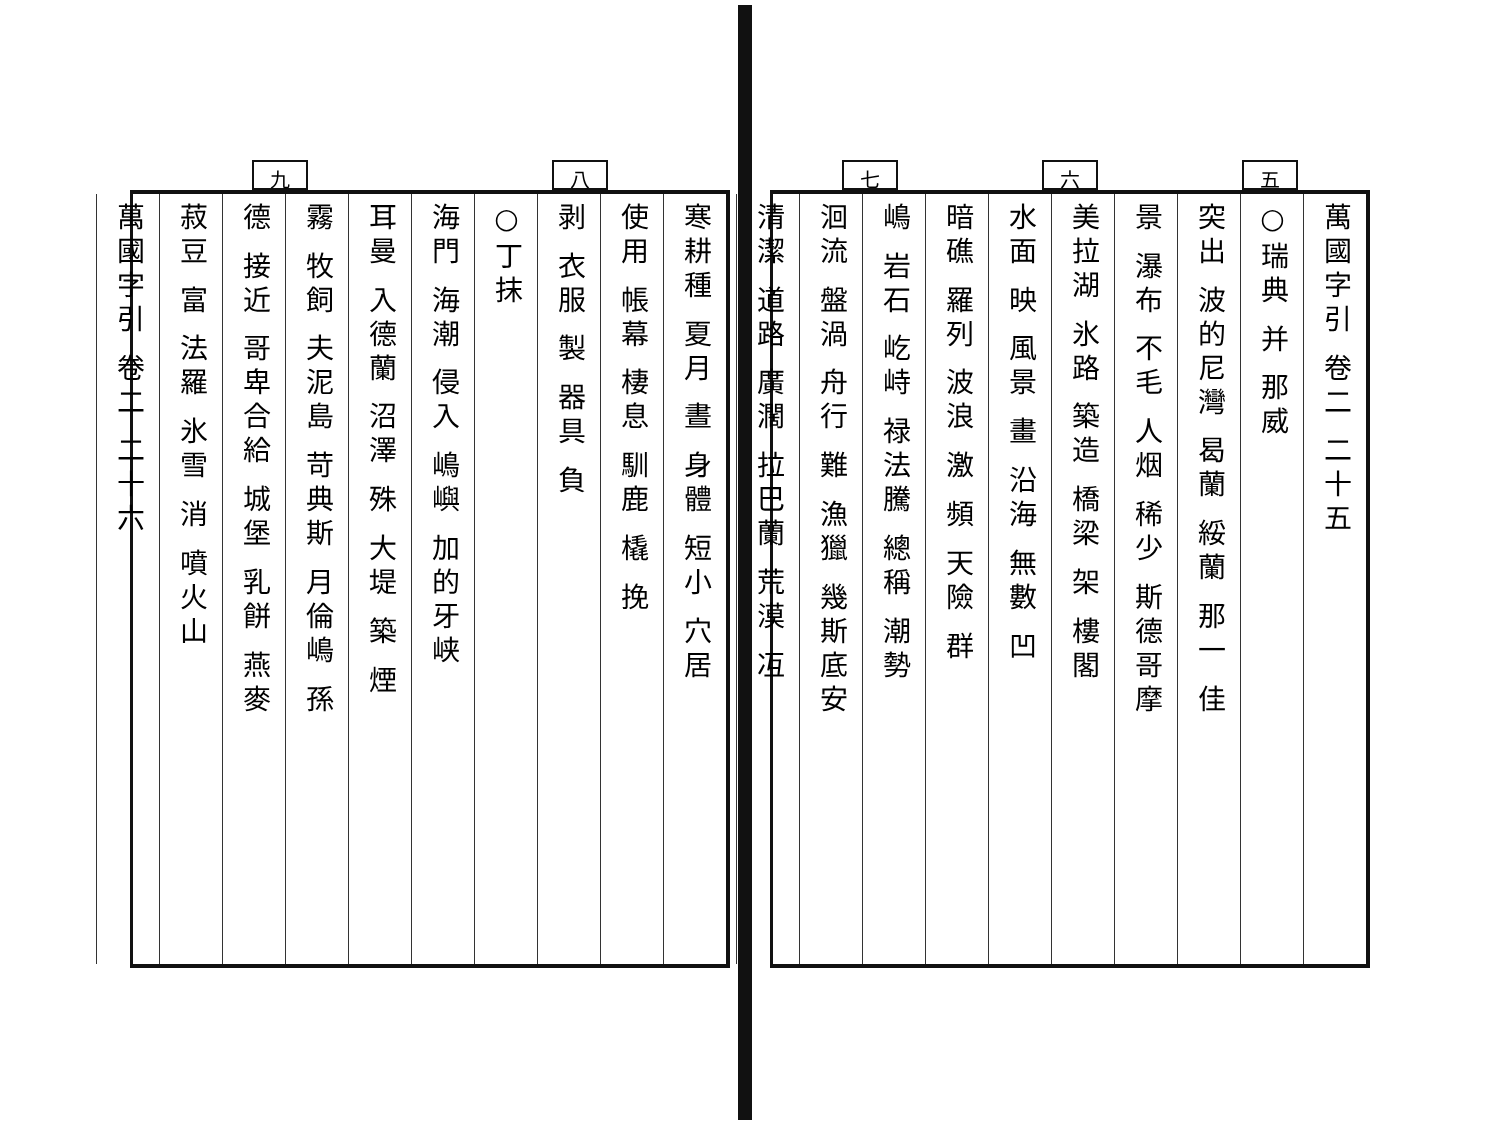九八
寒耕種 夏月 晝 身體 短小 穴居
使用 帳幕 棲息 馴鹿 橇 挽
剥 衣服 製 器具 負
○丁抹
海門 海潮 侵入 嶋嶼 加的牙峡
耳曼 入德蘭 沼澤 殊 大堤 築 煙
霧 牧飼 夫泥島 苛典斯 月倫嶋 孫
德 接近 哥卑合給 城堡 乳餅 燕麥
菽豆 富 法羅 氷雪 消 噴火山
萬國字引 卷二 二十六
七六 五
萬國字引 卷二 二十五
○瑞典 并 那威
突出 波的尼灣 曷蘭 綏蘭 那一 佳
景 瀑布 不毛 人烟 稀少 斯德哥摩
美拉湖 氷路 築造 橋梁 架 樓閣
水面 映 風景 畫 沿海 無數 凹
暗礁 羅列 波浪 激 頻 天險 群
嶋 岩石 屹峙 禄法騰 總稱 潮勢
洄流 盤渦 舟行 難 漁獵 幾斯底安
清潔 道路 廣濶 拉巴蘭 荒漠 冱